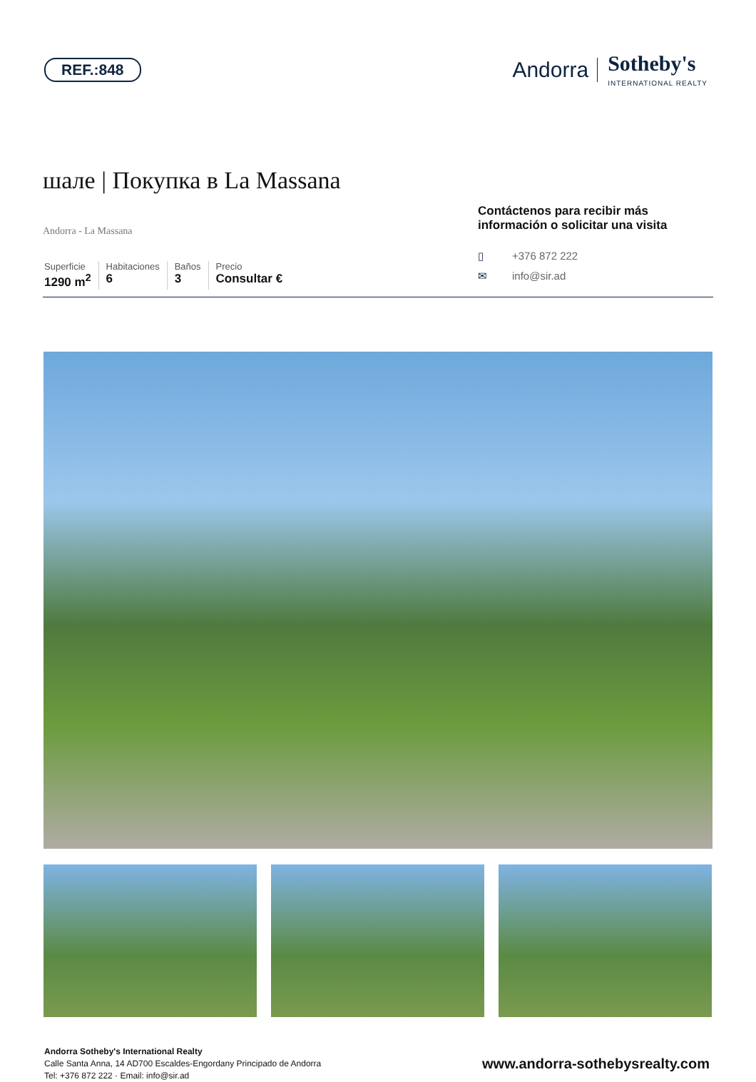REF.:848
Andorra Sotheby's
INTERNATIONAL REALTY
шале | Покупка в La Massana
Andorra - La Massana
Superficie
1290 m<sup>2</sup>
Habitaciones
6
Baños
3
Precio
Consultar €
Contáctenos para recibir más información o solicitar una visita
▯ +376 872 222
✉ info@sir.ad
Andorra Sotheby's International Realty
Calle Santa Anna, 14 AD700 Escaldes-Engordany Principado de Andorra
Tel: +376 872 222 · Email: info@sir.ad
www.andorra-sothebysrealty.com